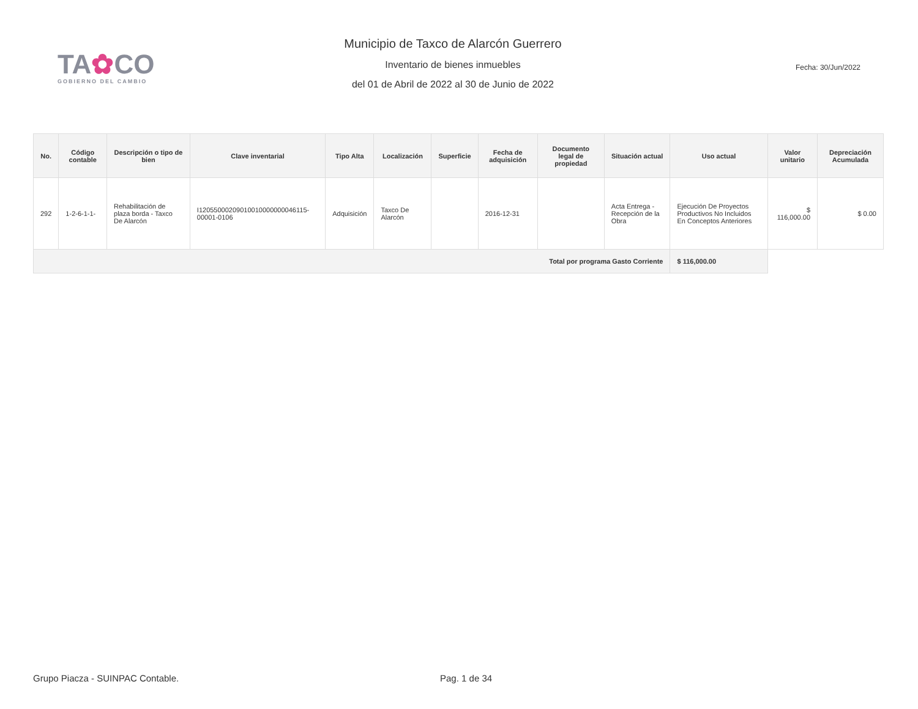TA✿CO
GOBIERNO DEL CAMBIO
Municipio de Taxco de Alarcón Guerrero
Inventario de bienes inmuebles
del 01 de Abril de 2022 al 30 de Junio de 2022
Fecha: 30/Jun/2022
| No. | Código contable | Descripción o tipo de bien | Clave inventarial | Tipo Alta | Localización | Superficie | Fecha de adquisición | Documento legal de propiedad | Situación actual | Uso actual | Valor unitario | Depreciación Acumulada |
| --- | --- | --- | --- | --- | --- | --- | --- | --- | --- | --- | --- | --- |
| 292 | 1-2-6-1-1- | Rehabilitación de plaza borda - Taxco De Alarcón | I12055000209010010000000046115-00001-0106 | Adquisición | Taxco De Alarcón | | 2016-12-31 | | Acta Entrega - Recepción de la Obra | Ejecución De Proyectos Productivos No Incluidos En Conceptos Anteriores | $ 116,000.00 | $ 0.00 |
| Total por programa Gasto Corriente | | | | | | | | | | $ 116,000.00 | | |
Grupo Piacza - SUINPAC Contable. Pag. 1 de 34